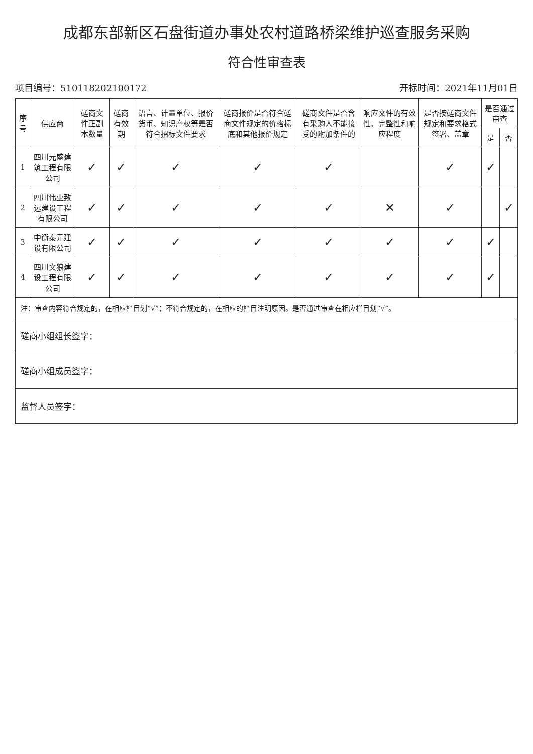成都东部新区石盘街道办事处农村道路桥梁维护巡查服务采购
符合性审查表
项目编号：510118202100172 开标时间：2021年11月01日
| 序号 | 供应商 | 磋商文件正副本数量 | 磋商有效期 | 语言、计量单位、报价货币、知识产权等是否符合招标文件要求 | 磋商报价是否符合磋商文件规定的价格标底和其他报价规定 | 磋商文件是否含有采购人不能接受的附加条件的 | 响应文件的有效性、完整性和响应程度 | 是否按磋商文件规定和要求格式签署、盖章 | 是否通过审查 | |
| --- | --- | --- | --- | --- | --- | --- | --- | --- | --- | --- |
| | | | | | | | | | 是 | 否 |
| 1 | 四川元盛建筑工程有限公司 | ✓ | ✓ | ✓ | ✓ | ✓ | | ✓ | ✓ | |
| 2 | 四川伟业致远建设工程有限公司 | ✓ | ✓ | ✓ | ✓ | ✓ | ✕ | ✓ | | ✓ |
| 3 | 中衡泰元建设有限公司 | ✓ | ✓ | ✓ | ✓ | ✓ | ✓ | ✓ | ✓ | |
| 4 | 四川文狼建设工程有限公司 | ✓ | ✓ | ✓ | ✓ | ✓ | ✓ | ✓ | ✓ | |
注：审查内容符合规定的，在相应栏目划“√”；不符合规定的，在相应的栏目注明原因。是否通过审查在相应栏目划“√”。
磋商小组组长签字：
磋商小组成员签字：
监督人员签字：